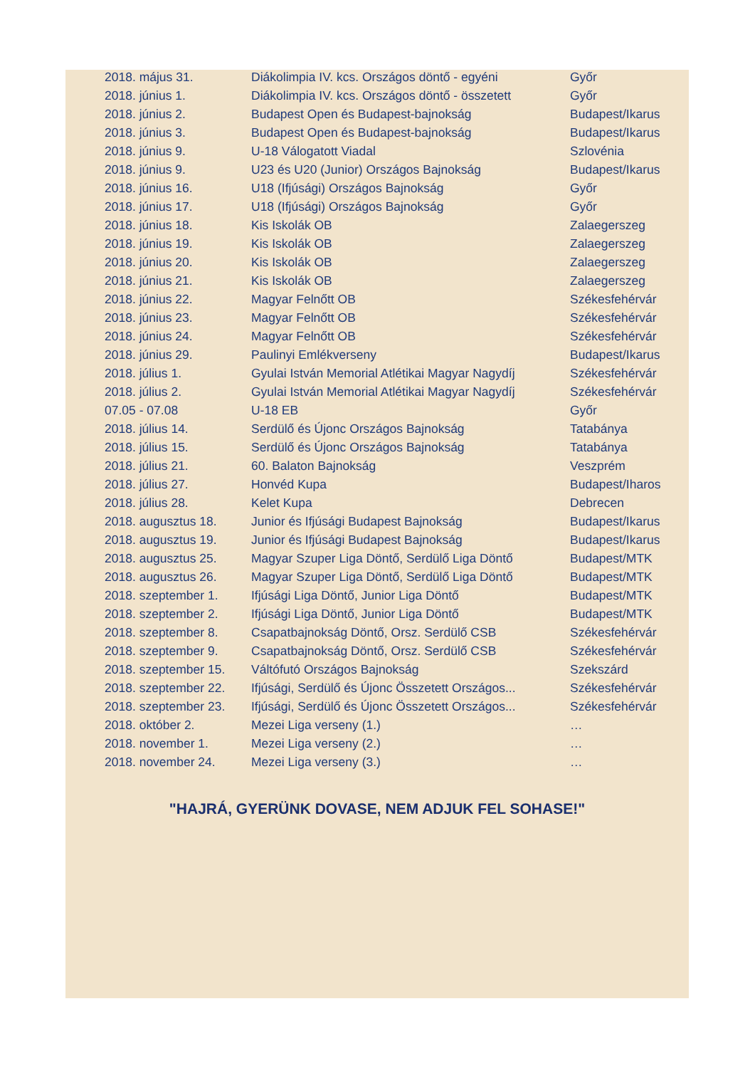| 2018. május 31. | Diákolimpia IV. kcs. Országos döntő - egyéni | Győr |
| 2018. június 1. | Diákolimpia IV. kcs. Országos döntő - összetett | Győr |
| 2018. június 2. | Budapest Open és Budapest-bajnokság | Budapest/Ikarus |
| 2018. június 3. | Budapest Open és Budapest-bajnokság | Budapest/Ikarus |
| 2018. június 9. | U-18 Válogatott Viadal | Szlovénia |
| 2018. június 9. | U23 és U20 (Junior) Országos Bajnokság | Budapest/Ikarus |
| 2018. június 16. | U18 (Ifjúsági) Országos Bajnokság | Győr |
| 2018. június 17. | U18 (Ifjúsági) Országos Bajnokság | Győr |
| 2018. június 18. | Kis Iskolák OB | Zalaegerszeg |
| 2018. június 19. | Kis Iskolák OB | Zalaegerszeg |
| 2018. június 20. | Kis Iskolák OB | Zalaegerszeg |
| 2018. június 21. | Kis Iskolák OB | Zalaegerszeg |
| 2018. június 22. | Magyar Felnőtt OB | Székesfehérvár |
| 2018. június 23. | Magyar Felnőtt OB | Székesfehérvár |
| 2018. június 24. | Magyar Felnőtt OB | Székesfehérvár |
| 2018. június 29. | Paulinyi Emlékverseny | Budapest/Ikarus |
| 2018. július 1. | Gyulai István Memorial Atlétikai Magyar Nagydíj | Székesfehérvár |
| 2018. július 2. | Gyulai István Memorial Atlétikai Magyar Nagydíj | Székesfehérvár |
| 07.05 - 07.08 | U-18 EB | Győr |
| 2018. július 14. | Serdülő és Újonc Országos Bajnokság | Tatabánya |
| 2018. július 15. | Serdülő és Újonc Országos Bajnokság | Tatabánya |
| 2018. július 21. | 60. Balaton Bajnokság | Veszprém |
| 2018. július 27. | Honvéd Kupa | Budapest/Iharos |
| 2018. július 28. | Kelet Kupa | Debrecen |
| 2018. augusztus 18. | Junior és Ifjúsági Budapest Bajnokság | Budapest/Ikarus |
| 2018. augusztus 19. | Junior és Ifjúsági Budapest Bajnokság | Budapest/Ikarus |
| 2018. augusztus 25. | Magyar Szuper Liga Döntő, Serdülő Liga Döntő | Budapest/MTK |
| 2018. augusztus 26. | Magyar Szuper Liga Döntő, Serdülő Liga Döntő | Budapest/MTK |
| 2018. szeptember 1. | Ifjúsági Liga Döntő, Junior Liga Döntő | Budapest/MTK |
| 2018. szeptember 2. | Ifjúsági Liga Döntő, Junior Liga Döntő | Budapest/MTK |
| 2018. szeptember 8. | Csapatbajnokság Döntő, Orsz. Serdülő CSB | Székesfehérvár |
| 2018. szeptember 9. | Csapatbajnokság Döntő, Orsz. Serdülő CSB | Székesfehérvár |
| 2018. szeptember 15. | Váltófutó Országos Bajnokság | Szekszárd |
| 2018. szeptember 22. | Ifjúsági, Serdülő és Újonc Összetett Országos... | Székesfehérvár |
| 2018. szeptember 23. | Ifjúsági, Serdülő és Újonc Összetett Országos... | Székesfehérvár |
| 2018. október 2. | Mezei Liga verseny (1.) | … |
| 2018. november 1. | Mezei Liga verseny (2.) | … |
| 2018. november 24. | Mezei Liga verseny (3.) | … |
"HAJRÁ, GYERÜNK DOVASE, NEM ADJUK FEL SOHASE!"